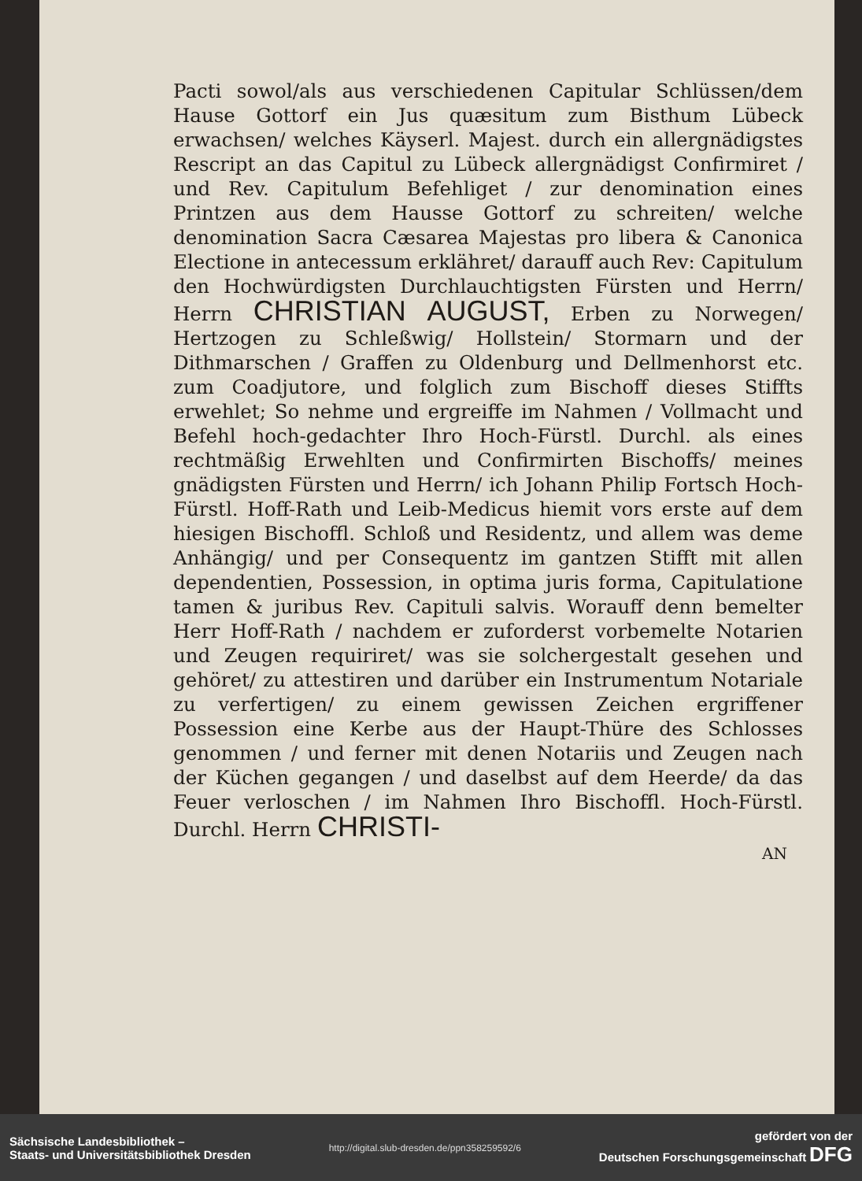Pacti sowol/als aus verschiedenen Capitular Schlüssen/dem Hause Gottorf ein Jus quæsitum zum Bisthum Lübeck erwachsen/ welches Käyserl. Majest. durch ein allergnädigstes Rescript an das Capitul zu Lübeck allergnädigst Confirmiret / und Rev. Capitulum Befehliget / zur denomination eines Printzen aus dem Hausse Gottorf zu schreiten/ welche denomination Sacra Cæsarea Majestas pro libera & Canonica Electione in antecessum erklähret/ darauff auch Rev: Capitulum den Hochwürdigsten Durchlauchtigsten Fürsten und Herrn/ Herrn CHRISTIAN AUGUST, Erben zu Norwegen/ Hertzogen zu Schleßwig/ Hollstein/ Stormarn und der Dithmarschen / Graffen zu Oldenburg und Dellmenhorst etc. zum Coadjutore, und folglich zum Bischoff dieses Stiffts erwehlet; So nehme und ergreiffe im Nahmen / Vollmacht und Befehl hoch-gedachter Ihro Hoch-Fürstl. Durchl. als eines rechtmäßig Erwehlten und Confirmirten Bischoffs/ meines gnädigsten Fürsten und Herrn/ ich Johann Philip Fortsch Hoch-Fürstl. Hoff-Rath und Leib-Medicus hiemit vors erste auf dem hiesigen Bischoffl. Schloß und Residentz, und allem was deme Anhängig/ und per Consequentz im gantzen Stifft mit allen dependentien, Possession, in optima juris forma, Capitulatione tamen & juribus Rev. Capituli salvis. Worauff denn bemelter Herr Hoff-Rath / nachdem er zuforderst vorbemelte Notarien und Zeugen requiriret/ was sie solchergestalt gesehen und gehöret/ zu attestiren und darüber ein Instrumentum Notariale zu verfertigen/ zu einem gewissen Zeichen ergriffener Possession eine Kerbe aus der Haupt-Thüre des Schlosses genommen / und ferner mit denen Notariis und Zeugen nach der Küchen gegangen / und daselbst auf dem Heerde/ da das Feuer verloschen / im Nahmen Ihro Bischoffl. Hoch-Fürstl. Durchl. Herrn CHRISTI-
AN
Sächsische Landesbibliothek –
Staats- und Universitätsbibliothek Dresden
http://digital.slub-dresden.de/ppn358259592/6
gefördert von der
Deutschen Forschungsgemeinschaft DFG